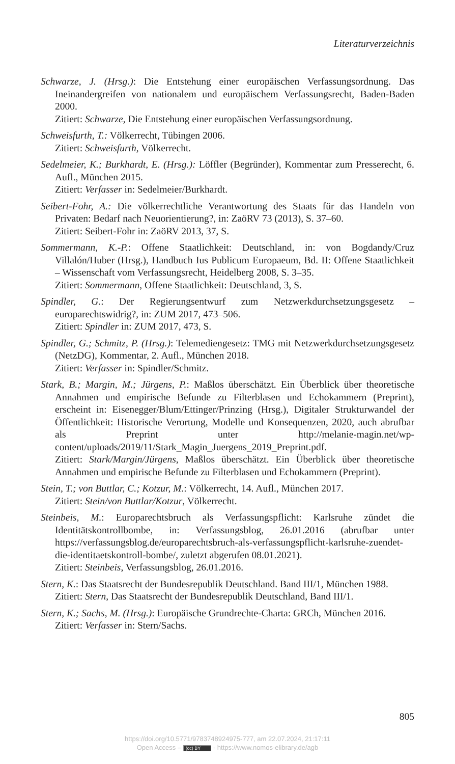Literaturverzeichnis
Schwarze, J. (Hrsg.): Die Entstehung einer europäischen Verfassungsordnung. Das Ineinandergreifen von nationalem und europäischem Verfassungsrecht, Baden-Baden 2000.
Zitiert: Schwarze, Die Entstehung einer europäischen Verfassungsordnung.
Schweisfurth, T.: Völkerrecht, Tübingen 2006.
Zitiert: Schweisfurth, Völkerrecht.
Sedelmeier, K.; Burkhardt, E. (Hrsg.): Löffler (Begründer), Kommentar zum Presserecht, 6. Aufl., München 2015.
Zitiert: Verfasser in: Sedelmeier/Burkhardt.
Seibert-Fohr, A.: Die völkerrechtliche Verantwortung des Staats für das Handeln von Privaten: Bedarf nach Neuorientierung?, in: ZaöRV 73 (2013), S. 37–60.
Zitiert: Seibert-Fohr in: ZaöRV 2013, 37, S.
Sommermann, K.-P.: Offene Staatlichkeit: Deutschland, in: von Bogdandy/Cruz Villalón/Huber (Hrsg.), Handbuch Ius Publicum Europaeum, Bd. II: Offene Staatlichkeit – Wissenschaft vom Verfassungsrecht, Heidelberg 2008, S. 3–35.
Zitiert: Sommermann, Offene Staatlichkeit: Deutschland, 3, S.
Spindler, G.: Der Regierungsentwurf zum Netzwerkdurchsetzungsgesetz – europarechtswidrig?, in: ZUM 2017, 473–506.
Zitiert: Spindler in: ZUM 2017, 473, S.
Spindler, G.; Schmitz, P. (Hrsg.): Telemediengesetz: TMG mit Netzwerkdurchsetzungsgesetz (NetzDG), Kommentar, 2. Aufl., München 2018.
Zitiert: Verfasser in: Spindler/Schmitz.
Stark, B.; Margin, M.; Jürgens, P.: Maßlos überschätzt. Ein Überblick über theoretische Annahmen und empirische Befunde zu Filterblasen und Echokammern (Preprint), erscheint in: Eisenegger/Blum/Ettinger/Prinzing (Hrsg.), Digitaler Strukturwandel der Öffentlichkeit: Historische Verortung, Modelle und Konsequenzen, 2020, auch abrufbar als Preprint unter http://melanie-magin.net/wp-content/uploads/2019/11/Stark_Magin_Juergens_2019_Preprint.pdf.
Zitiert: Stark/Margin/Jürgens, Maßlos überschätzt. Ein Überblick über theoretische Annahmen und empirische Befunde zu Filterblasen und Echokammern (Preprint).
Stein, T.; von Buttlar, C.; Kotzur, M.: Völkerrecht, 14. Aufl., München 2017.
Zitiert: Stein/von Buttlar/Kotzur, Völkerrecht.
Steinbeis, M.: Europarechtsbruch als Verfassungspflicht: Karlsruhe zündet die Identitätskontrollbombe, in: Verfassungsblog, 26.01.2016 (abrufbar unter https://verfassungsblog.de/europarechtsbruch-als-verfassungspflicht-karlsruhe-zuendet-die-identitaetskontroll-bombe/, zuletzt abgerufen 08.01.2021).
Zitiert: Steinbeis, Verfassungsblog, 26.01.2016.
Stern, K.: Das Staatsrecht der Bundesrepublik Deutschland. Band III/1, München 1988.
Zitiert: Stern, Das Staatsrecht der Bundesrepublik Deutschland, Band III/1.
Stern, K.; Sachs, M. (Hrsg.): Europäische Grundrechte-Charta: GRCh, München 2016.
Zitiert: Verfasser in: Stern/Sachs.
805
https://doi.org/10.5771/9783748924975-777, am 22.07.2024, 21:17:11
Open Access – (cc) BY - https://www.nomos-elibrary.de/agb